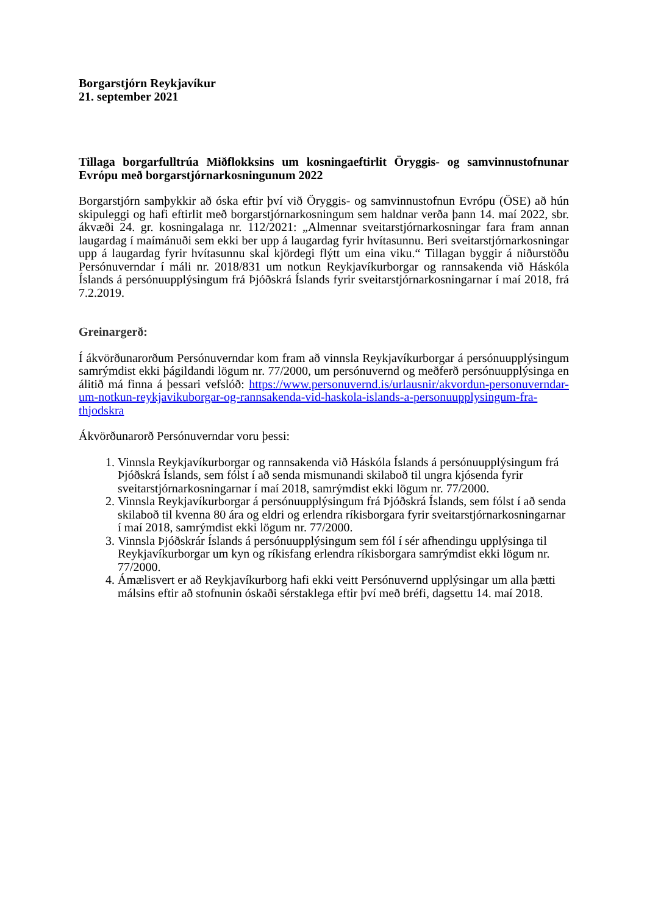Borgarstjórn Reykjavíkur
21. september 2021
Tillaga borgarfulltrúa Miðflokksins um kosningaeftirlit Öryggis- og samvinnustofnunar Evrópu með borgarstjórnarkosningunum 2022
Borgarstjórn samþykkir að óska eftir því við Öryggis- og samvinnustofnun Evrópu (ÖSE) að hún skipuleggi og hafi eftirlit með borgarstjórnarkosningum sem haldnar verða þann 14. maí 2022, sbr. ákvæði 24. gr. kosningalaga nr. 112/2021: „Almennar sveitarstjórnarkosningar fara fram annan laugardag í maímánuði sem ekki ber upp á laugardag fyrir hvítasunnu. Beri sveitarstjórnarkosningar upp á laugardag fyrir hvítasunnu skal kjördegi flýtt um eina viku.“ Tillagan byggir á niðurstöðu Persónuverndar í máli nr. 2018/831 um notkun Reykjavíkurborgar og rannsakenda við Háskóla Íslands á persónuupplýsingum frá Þjóðskrá Íslands fyrir sveitarstjórnarkosningarnar í maí 2018, frá 7.2.2019.
Greinargerð:
Í ákvörðunarorðum Persónuverndar kom fram að vinnsla Reykjavíkurborgar á persónuupplýsingum samrýmdist ekki þágildandi lögum nr. 77/2000, um persónuvernd og meðferð persónuupplýsinga en álitið má finna á þessari vefslóð: https://www.personuvernd.is/urlausnir/akvordun-personuverndar-um-notkun-reykjavikuborgar-og-rannsakenda-vid-haskola-islands-a-personuupplysingum-fra-thjodskra
Ákvörðunarorð Persónuverndar voru þessi:
1. Vinnsla Reykjavíkurborgar og rannsakenda við Háskóla Íslands á persónuupplýsingum frá Þjóðskrá Íslands, sem fólst í að senda mismunandi skilaboð til ungra kjósenda fyrir sveitarstjórnarkosningarnar í maí 2018, samrýmdist ekki lögum nr. 77/2000.
2. Vinnsla Reykjavíkurborgar á persónuupplýsingum frá Þjóðskrá Íslands, sem fólst í að senda skilaboð til kvenna 80 ára og eldri og erlendra ríkisborgara fyrir sveitarstjórnarkosningarnar í maí 2018, samrýmdist ekki lögum nr. 77/2000.
3. Vinnsla Þjóðskrár Íslands á persónuupplýsingum sem fól í sér afhendingu upplýsinga til Reykjavíkurborgar um kyn og ríkisfang erlendra ríkisborgara samrýmdist ekki lögum nr. 77/2000.
4. Ámælisvert er að Reykjavíkurborg hafi ekki veitt Persónuvernd upplýsingar um alla þætti málsins eftir að stofnunin óskaði sérstaklega eftir því með bréfi, dagsettu 14. maí 2018.